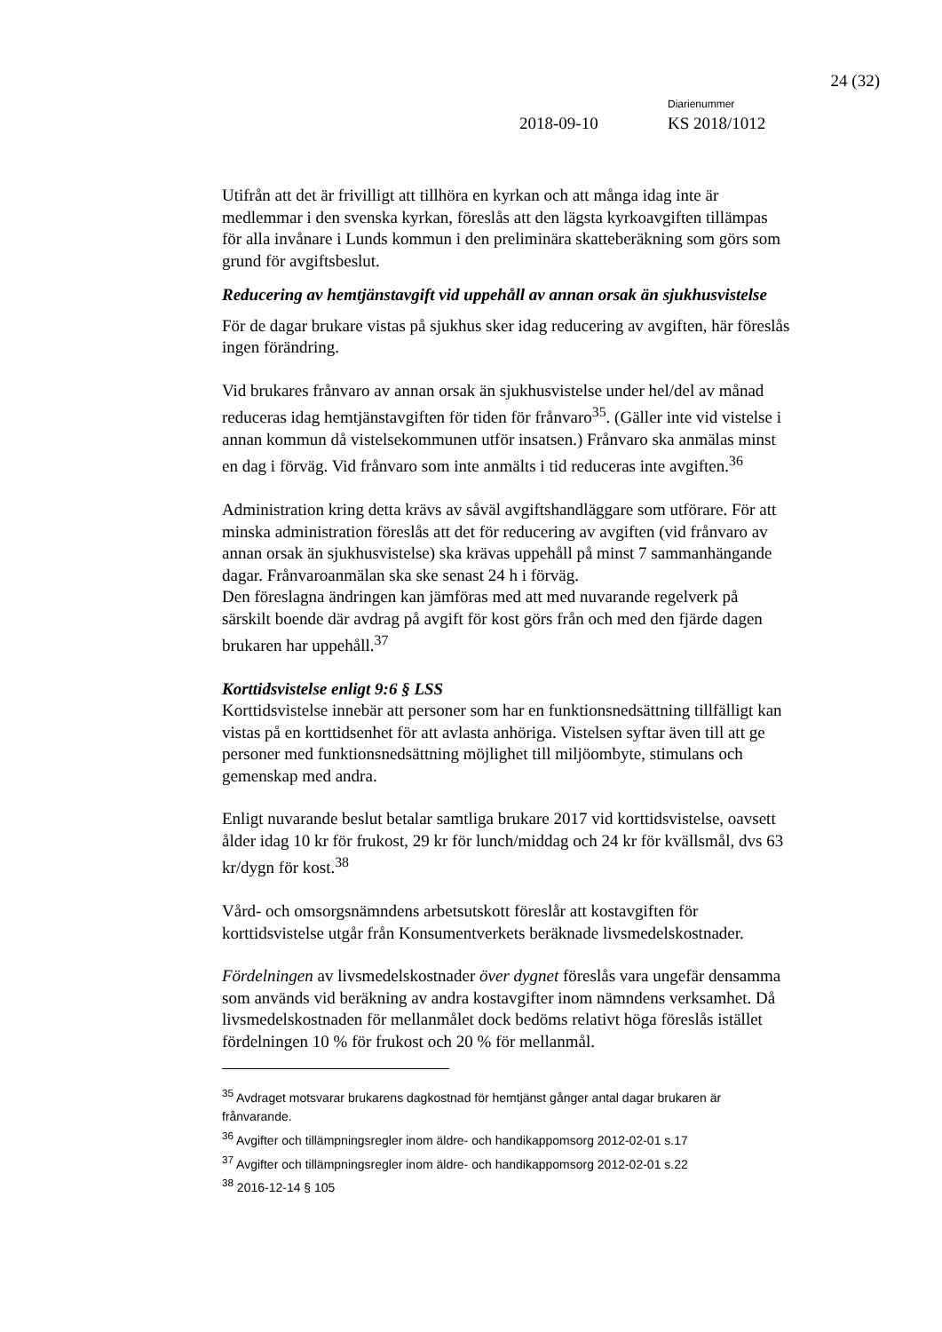24 (32)
Diarienummer
2018-09-10 KS 2018/1012
Utifrån att det är frivilligt att tillhöra en kyrkan och att många idag inte är medlemmar i den svenska kyrkan, föreslås att den lägsta kyrkoavgiften tillämpas för alla invånare i Lunds kommun i den preliminära skatteberäkning som görs som grund för avgiftsbeslut.
Reducering av hemtjänstavgift vid uppehåll av annan orsak än sjukhusvistelse
För de dagar brukare vistas på sjukhus sker idag reducering av avgiften, här föreslås ingen förändring.
Vid brukares frånvaro av annan orsak än sjukhusvistelse under hel/del av månad reduceras idag hemtjänstavgiften för tiden för frånvaro<sup>35</sup>. (Gäller inte vid vistelse i annan kommun då vistelsekommunen utför insatsen.) Frånvaro ska anmälas minst en dag i förväg. Vid frånvaro som inte anmälts i tid reduceras inte avgiften.<sup>36</sup>
Administration kring detta krävs av såväl avgiftshandläggare som utförare. För att minska administration föreslås att det för reducering av avgiften (vid frånvaro av annan orsak än sjukhusvistelse) ska krävas uppehåll på minst 7 sammanhängande dagar. Frånvaroanmälan ska ske senast 24 h i förväg.
Den föreslagna ändringen kan jämföras med att med nuvarande regelverk på särskilt boende där avdrag på avgift för kost görs från och med den fjärde dagen brukaren har uppehåll.<sup>37</sup>
Korttidsvistelse enligt 9:6 § LSS
Korttidsvistelse innebär att personer som har en funktionsnedsättning tillfälligt kan vistas på en korttidsenhet för att avlasta anhöriga. Vistelsen syftar även till att ge personer med funktionsnedsättning möjlighet till miljöombyte, stimulans och gemenskap med andra.
Enligt nuvarande beslut betalar samtliga brukare 2017 vid korttidsvistelse, oavsett ålder idag 10 kr för frukost, 29 kr för lunch/middag och 24 kr för kvällsmål, dvs 63 kr/dygn för kost.<sup>38</sup>
Vård- och omsorgsnämndens arbetsutskott föreslår att kostavgiften för korttidsvistelse utgår från Konsumentverkets beräknade livsmedelskostnader.
Fördelningen av livsmedelskostnader över dygnet föreslås vara ungefär densamma som används vid beräkning av andra kostavgifter inom nämndens verksamhet. Då livsmedelskostnaden för mellanmålet dock bedöms relativt höga föreslås istället fördelningen 10 % för frukost och 20 % för mellanmål.
<sup>35</sup> Avdraget motsvarar brukarens dagkostnad för hemtjänst gånger antal dagar brukaren är frånvarande.
<sup>36</sup> Avgifter och tillämpningsregler inom äldre- och handikappomsorg 2012-02-01 s.17
<sup>37</sup> Avgifter och tillämpningsregler inom äldre- och handikappomsorg 2012-02-01 s.22
<sup>38</sup> 2016-12-14 § 105